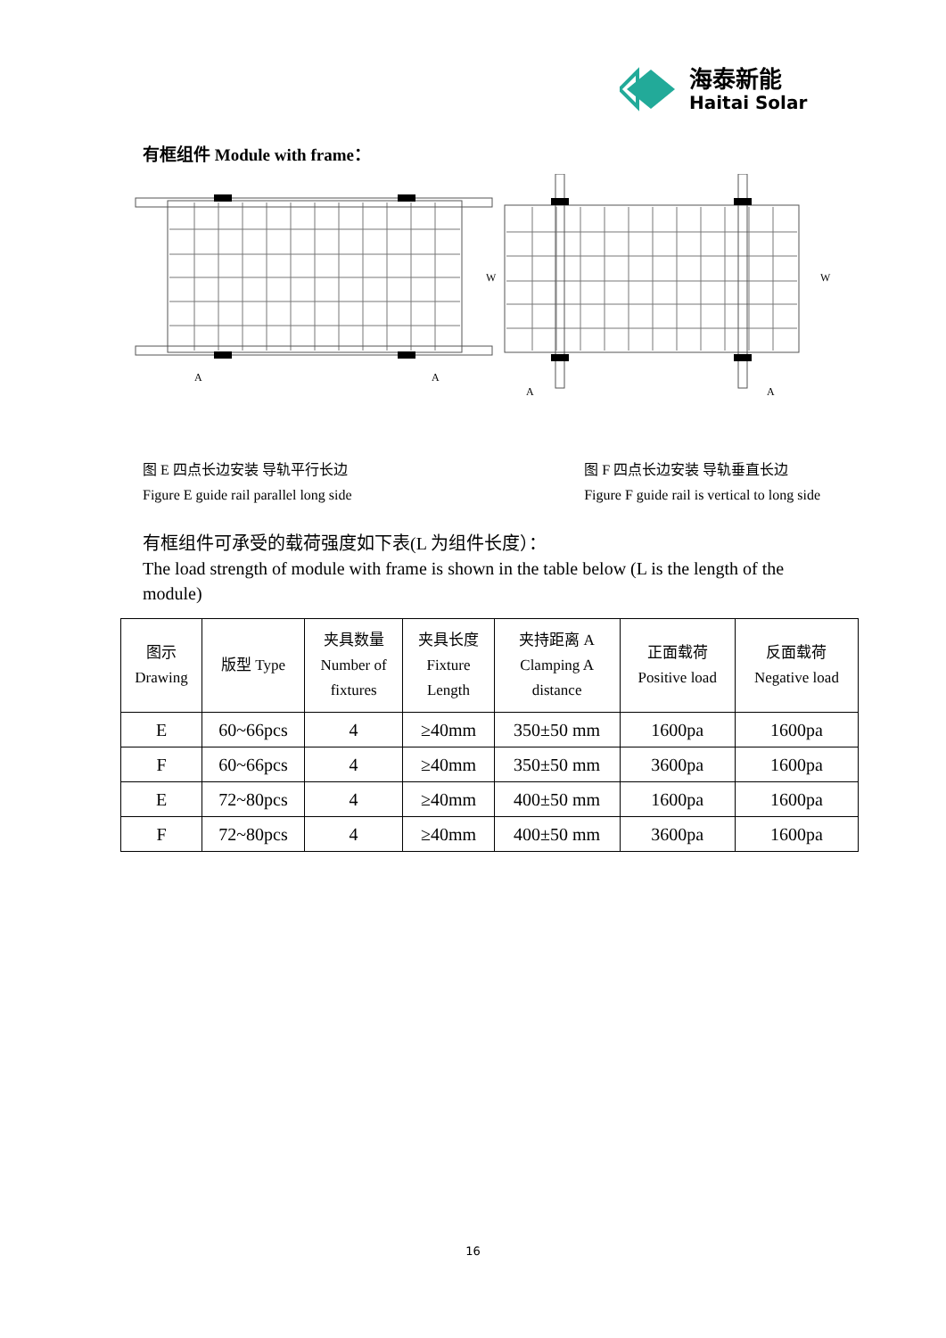海泰新能
Haitai Solar
有框组件 Module with frame：
A
A
W
A
A
W
图 E 四点长边安装 导轨平行长边
Figure E guide rail parallel long side
图 F 四点长边安装 导轨垂直长边
Figure F guide rail is vertical to long side
有框组件可承受的载荷强度如下表(L 为组件长度）：
The load strength of module with frame is shown in the table below (L is the length of the module)
| 图示 Drawing | 版型 Type | 夹具数量 Number of fixtures | 夹具长度 Fixture Length | 夹持距离 A Clamping A distance | 正面载荷 Positive load | 反面载荷 Negative load |
| --- | --- | --- | --- | --- | --- | --- |
| E | 60~66pcs | 4 | ≥40mm | 350±50 mm | 1600pa | 1600pa |
| F | 60~66pcs | 4 | ≥40mm | 350±50 mm | 3600pa | 1600pa |
| E | 72~80pcs | 4 | ≥40mm | 400±50 mm | 1600pa | 1600pa |
| F | 72~80pcs | 4 | ≥40mm | 400±50 mm | 3600pa | 1600pa |
16